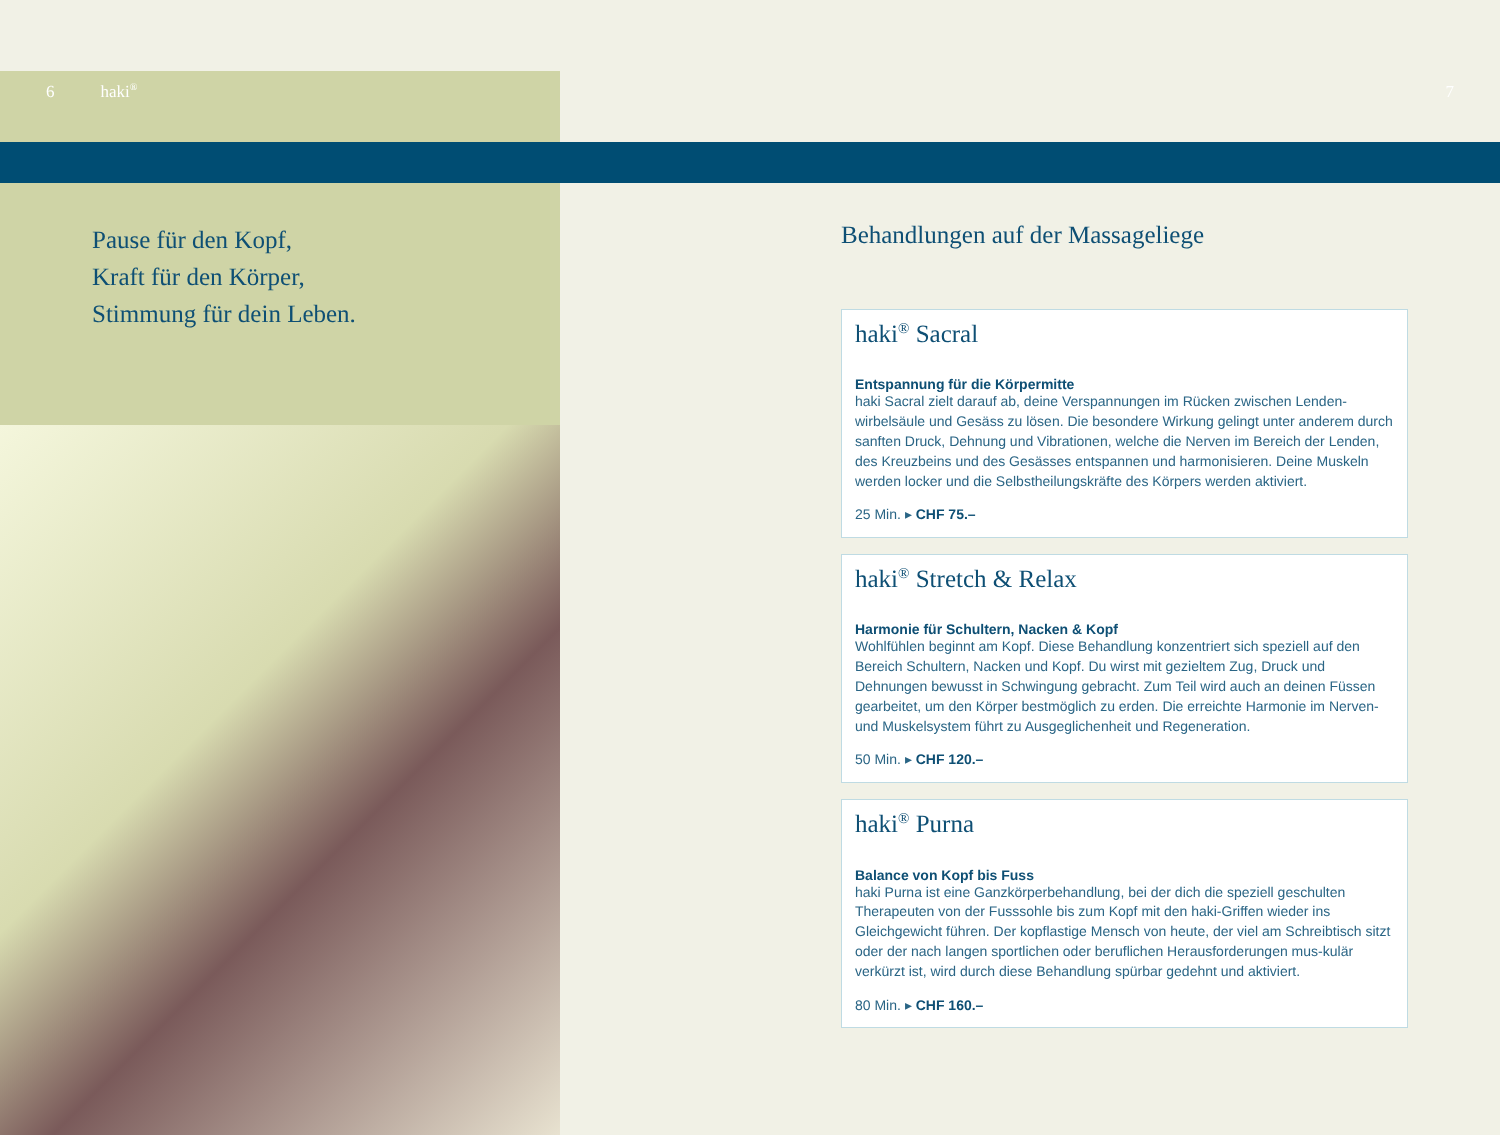6 haki<sup>®</sup> 7
Pause für den Kopf,
Kraft für den Körper,
Stimmung für dein Leben.
Behandlungen auf der Massageliege
haki<sup>®</sup> Sacral
Entspannung für die Körpermitte
haki Sacral zielt darauf ab, deine Verspannungen im Rücken zwischen Lenden-wirbelsäule und Gesäss zu lösen. Die besondere Wirkung gelingt unter anderem durch sanften Druck, Dehnung und Vibrationen, welche die Nerven im Bereich der Lenden, des Kreuzbeins und des Gesässes entspannen und harmonisieren. Deine Muskeln werden locker und die Selbstheilungskräfte des Körpers werden aktiviert.
25 Min. ▸ CHF 75.–
haki<sup>®</sup> Stretch & Relax
Harmonie für Schultern, Nacken & Kopf
Wohlfühlen beginnt am Kopf. Diese Behandlung konzentriert sich speziell auf den Bereich Schultern, Nacken und Kopf. Du wirst mit gezieltem Zug, Druck und Dehnungen bewusst in Schwingung gebracht. Zum Teil wird auch an deinen Füssen gearbeitet, um den Körper bestmöglich zu erden. Die erreichte Harmonie im Nerven- und Muskelsystem führt zu Ausgeglichenheit und Regeneration.
50 Min. ▸ CHF 120.–
haki<sup>®</sup> Purna
Balance von Kopf bis Fuss
haki Purna ist eine Ganzkörperbehandlung, bei der dich die speziell geschulten Therapeuten von der Fusssohle bis zum Kopf mit den haki-Griffen wieder ins Gleichgewicht führen. Der kopflastige Mensch von heute, der viel am Schreibtisch sitzt oder der nach langen sportlichen oder beruflichen Herausforderungen mus-kulär verkürzt ist, wird durch diese Behandlung spürbar gedehnt und aktiviert.
80 Min. ▸ CHF 160.–